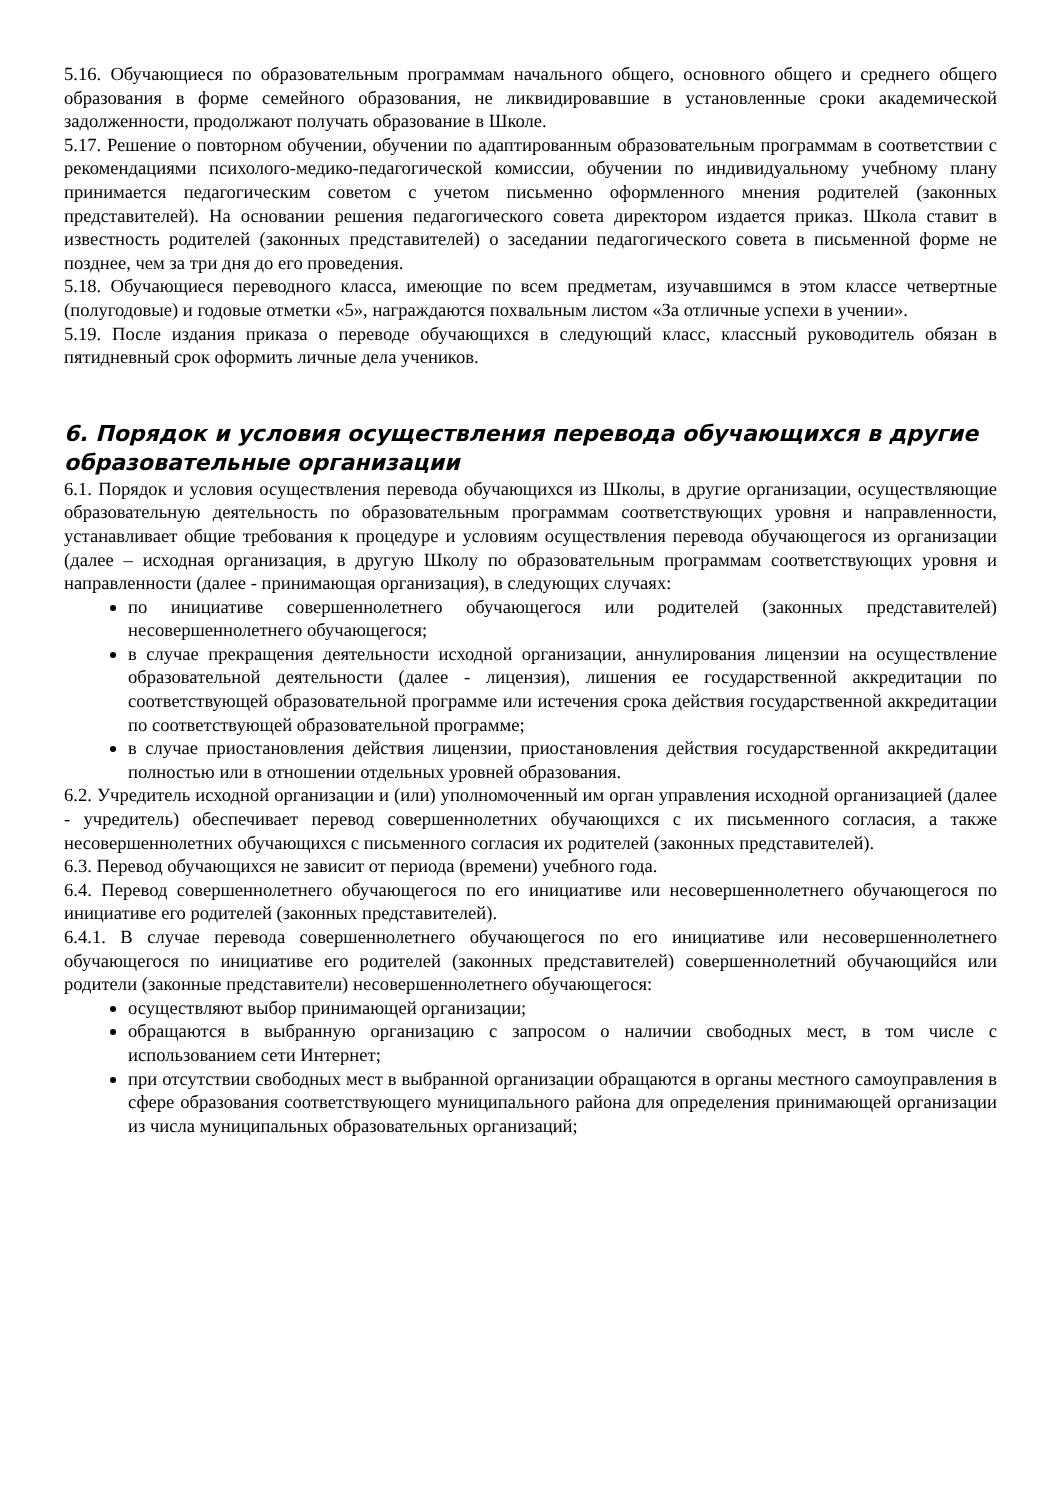5.16. Обучающиеся по образовательным программам начального общего, основного общего и среднего общего образования в форме семейного образования, не ликвидировавшие в установленные сроки академической задолженности, продолжают получать образование в Школе.
5.17. Решение о повторном обучении, обучении по адаптированным образовательным программам в соответствии с рекомендациями психолого-медико-педагогической комиссии, обучении по индивидуальному учебному плану принимается педагогическим советом с учетом письменно оформленного мнения родителей (законных представителей). На основании решения педагогического совета директором издается приказ. Школа ставит в известность родителей (законных представителей) о заседании педагогического совета в письменной форме не позднее, чем за три дня до его проведения.
5.18. Обучающиеся переводного класса, имеющие по всем предметам, изучавшимся в этом классе четвертные (полугодовые) и годовые отметки «5», награждаются похвальным листом «За отличные успехи в учении».
5.19. После издания приказа о переводе обучающихся в следующий класс, классный руководитель обязан в пятидневный срок оформить личные дела учеников.
6. Порядок и условия осуществления перевода обучающихся в другие образовательные организации
6.1. Порядок и условия осуществления перевода обучающихся из Школы, в другие организации, осуществляющие образовательную деятельность по образовательным программам соответствующих уровня и направленности, устанавливает общие требования к процедуре и условиям осуществления перевода обучающегося из организации (далее – исходная организация, в другую Школу по образовательным программам соответствующих уровня и направленности (далее - принимающая организация), в следующих случаях:
по инициативе совершеннолетнего обучающегося или родителей (законных представителей) несовершеннолетнего обучающегося;
в случае прекращения деятельности исходной организации, аннулирования лицензии на осуществление образовательной деятельности (далее - лицензия), лишения ее государственной аккредитации по соответствующей образовательной программе или истечения срока действия государственной аккредитации по соответствующей образовательной программе;
в случае приостановления действия лицензии, приостановления действия государственной аккредитации полностью или в отношении отдельных уровней образования.
6.2. Учредитель исходной организации и (или) уполномоченный им орган управления исходной организацией (далее - учредитель) обеспечивает перевод совершеннолетних обучающихся с их письменного согласия, а также несовершеннолетних обучающихся с письменного согласия их родителей (законных представителей).
6.3. Перевод обучающихся не зависит от периода (времени) учебного года.
6.4. Перевод совершеннолетнего обучающегося по его инициативе или несовершеннолетнего обучающегося по инициативе его родителей (законных представителей).
6.4.1. В случае перевода совершеннолетнего обучающегося по его инициативе или несовершеннолетнего обучающегося по инициативе его родителей (законных представителей) совершеннолетний обучающийся или родители (законные представители) несовершеннолетнего обучающегося:
осуществляют выбор принимающей организации;
обращаются в выбранную организацию с запросом о наличии свободных мест, в том числе с использованием сети Интернет;
при отсутствии свободных мест в выбранной организации обращаются в органы местного самоуправления в сфере образования соответствующего муниципального района для определения принимающей организации из числа муниципальных образовательных организаций;